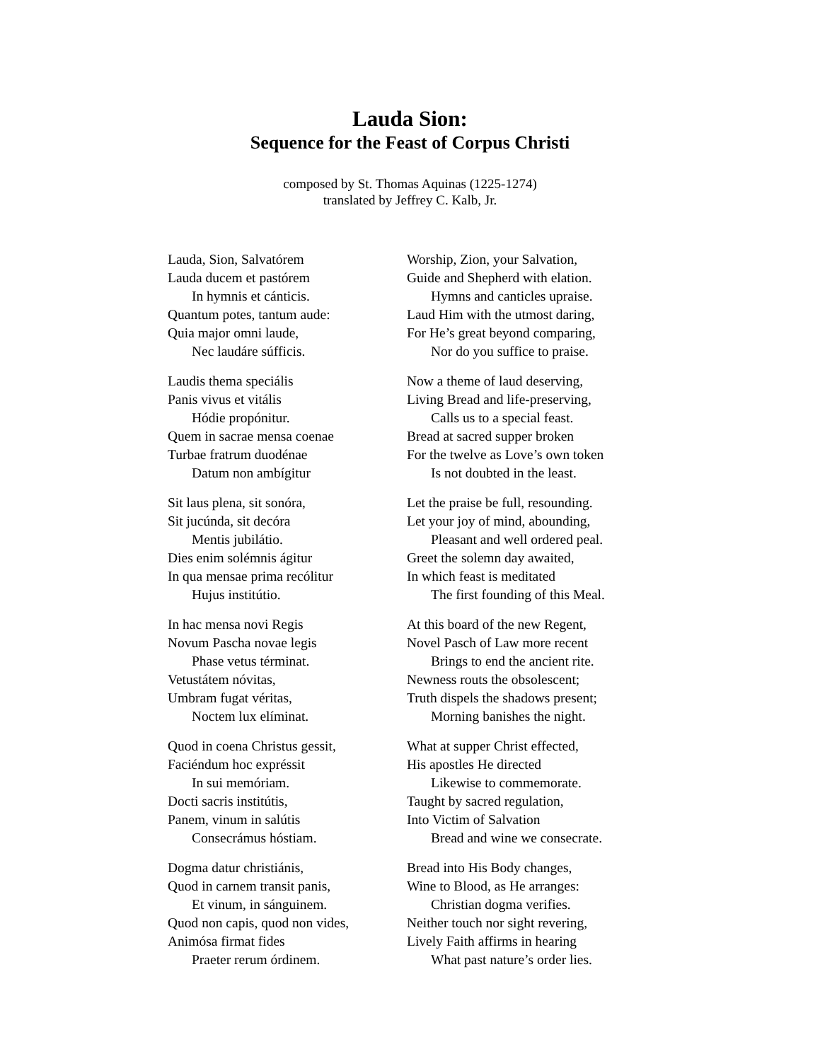Lauda Sion:
Sequence for the Feast of Corpus Christi
composed by St. Thomas Aquinas (1225-1274)
translated by Jeffrey C. Kalb, Jr.
Lauda, Sion, Salvatórem
Lauda ducem et pastórem
In hymnis et cánticis.
Quantum potes, tantum aude:
Quia major omni laude,
Nec laudáre súfficis.
Worship, Zion, your Salvation,
Guide and Shepherd with elation.
Hymns and canticles upraise.
Laud Him with the utmost daring,
For He’s great beyond comparing,
Nor do you suffice to praise.
Laudis thema speciális
Panis vivus et vitális
Hódie propónitur.
Quem in sacrae mensa coenae
Turbae fratrum duodénae
Datum non ambígitur
Now a theme of laud deserving,
Living Bread and life-preserving,
Calls us to a special feast.
Bread at sacred supper broken
For the twelve as Love’s own token
Is not doubted in the least.
Sit laus plena, sit sonóra,
Sit jucúnda, sit decóra
Mentis jubilátio.
Dies enim solémnis ágitur
In qua mensae prima recólitur
Hujus institútio.
Let the praise be full, resounding.
Let your joy of mind, abounding,
Pleasant and well ordered peal.
Greet the solemn day awaited,
In which feast is meditated
The first founding of this Meal.
In hac mensa novi Regis
Novum Pascha novae legis
Phase vetus términat.
Vetustátem nóvitas,
Umbram fugat véritas,
Noctem lux elíminat.
At this board of the new Regent,
Novel Pasch of Law more recent
Brings to end the ancient rite.
Newness routs the obsolescent;
Truth dispels the shadows present;
Morning banishes the night.
Quod in coena Christus gessit,
Faciéndum hoc expréssit
In sui memóriam.
Docti sacris institútis,
Panem, vinum in salútis
Consecrámus hóstiam.
What at supper Christ effected,
His apostles He directed
Likewise to commemorate.
Taught by sacred regulation,
Into Victim of Salvation
Bread and wine we consecrate.
Dogma datur christiánis,
Quod in carnem transit panis,
Et vinum, in sánguinem.
Quod non capis, quod non vides,
Animósa firmat fides
Praeter rerum órdinem.
Bread into His Body changes,
Wine to Blood, as He arranges:
Christian dogma verifies.
Neither touch nor sight revering,
Lively Faith affirms in hearing
What past nature’s order lies.